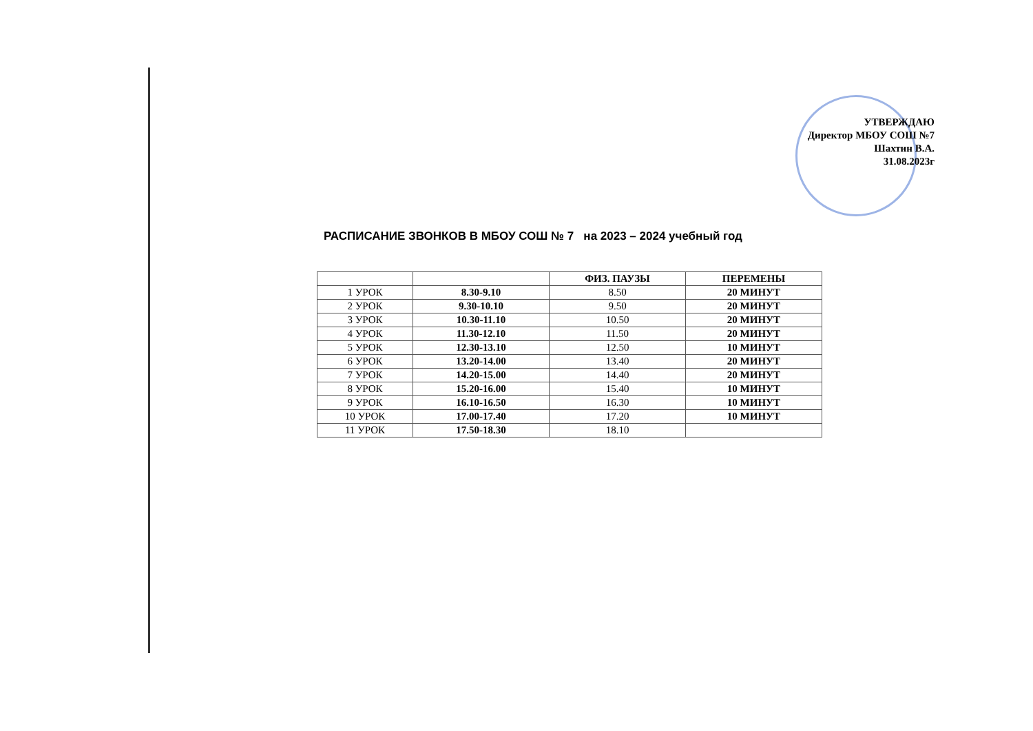УТВЕРЖДАЮ
Директор МБОУ СОШ №7
Шахтин В.А.
31.08.2023г
РАСПИСАНИЕ ЗВОНКОВ В МБОУ СОШ № 7 на 2023 – 2024 учебный год
| | | ФИЗ. ПАУЗЫ | ПЕРЕМЕНЫ |
| --- | --- | --- | --- |
| 1 УРОК | 8.30-9.10 | 8.50 | 20 МИНУТ |
| 2 УРОК | 9.30-10.10 | 9.50 | 20 МИНУТ |
| 3 УРОК | 10.30-11.10 | 10.50 | 20 МИНУТ |
| 4 УРОК | 11.30-12.10 | 11.50 | 20 МИНУТ |
| 5 УРОК | 12.30-13.10 | 12.50 | 10 МИНУТ |
| 6 УРОК | 13.20-14.00 | 13.40 | 20 МИНУТ |
| 7 УРОК | 14.20-15.00 | 14.40 | 20 МИНУТ |
| 8 УРОК | 15.20-16.00 | 15.40 | 10 МИНУТ |
| 9 УРОК | 16.10-16.50 | 16.30 | 10 МИНУТ |
| 10 УРОК | 17.00-17.40 | 17.20 | 10 МИНУТ |
| 11 УРОК | 17.50-18.30 | 18.10 | |